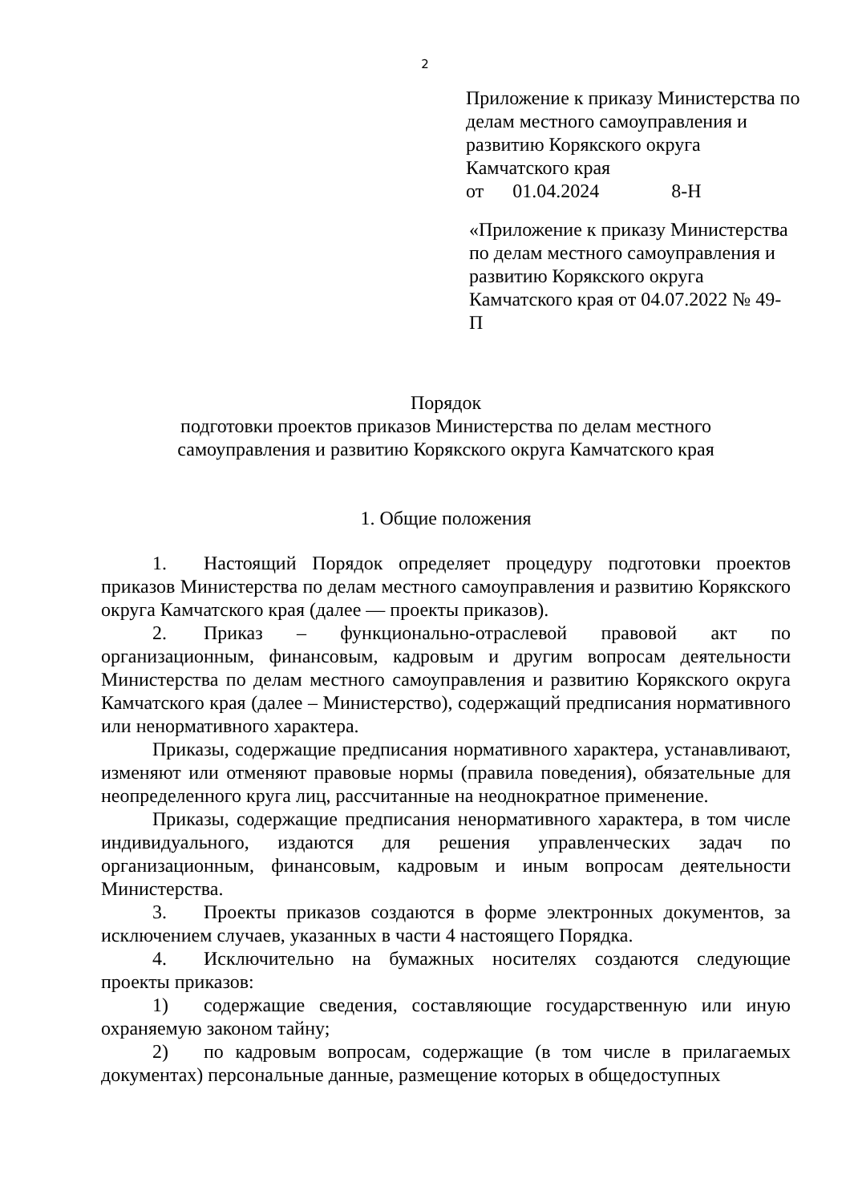2
Приложение к приказу Министерства по делам местного самоуправления и развитию Корякского округа Камчатского края
от 01.04.2024 8-Н
«Приложение к приказу Министерства по делам местного самоуправления и развитию Корякского округа Камчатского края от 04.07.2022 № 49-П
Порядок
подготовки проектов приказов Министерства по делам местного
самоуправления и развитию Корякского округа Камчатского края
1. Общие положения
1. Настоящий Порядок определяет процедуру подготовки проектов приказов Министерства по делам местного самоуправления и развитию Корякского округа Камчатского края (далее — проекты приказов).
2. Приказ – функционально-отраслевой правовой акт по организационным, финансовым, кадровым и другим вопросам деятельности Министерства по делам местного самоуправления и развитию Корякского округа Камчатского края (далее – Министерство), содержащий предписания нормативного или ненормативного характера.
Приказы, содержащие предписания нормативного характера, устанавливают, изменяют или отменяют правовые нормы (правила поведения), обязательные для неопределенного круга лиц, рассчитанные на неоднократное применение.
Приказы, содержащие предписания ненормативного характера, в том числе индивидуального, издаются для решения управленческих задач по организационным, финансовым, кадровым и иным вопросам деятельности Министерства.
3. Проекты приказов создаются в форме электронных документов, за исключением случаев, указанных в части 4 настоящего Порядка.
4. Исключительно на бумажных носителях создаются следующие проекты приказов:
1) содержащие сведения, составляющие государственную или иную охраняемую законом тайну;
2) по кадровым вопросам, содержащие (в том числе в прилагаемых документах) персональные данные, размещение которых в общедоступных